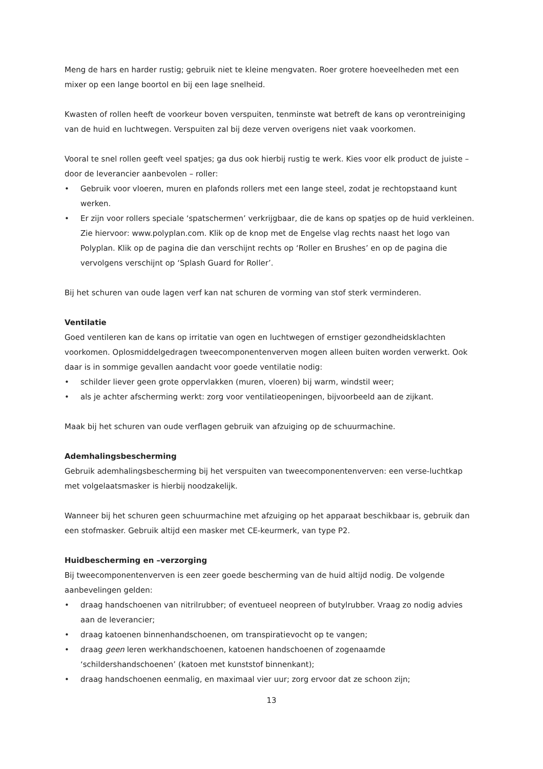Meng de hars en harder rustig; gebruik niet te kleine mengvaten. Roer grotere hoeveelheden met een mixer op een lange boortol en bij een lage snelheid.
Kwasten of rollen heeft de voorkeur boven verspuiten, tenminste wat betreft de kans op verontreiniging van de huid en luchtwegen. Verspuiten zal bij deze verven overigens niet vaak voorkomen.
Vooral te snel rollen geeft veel spatjes; ga dus ook hierbij rustig te werk. Kies voor elk product de juiste – door de leverancier aanbevolen – roller:
• Gebruik voor vloeren, muren en plafonds rollers met een lange steel, zodat je rechtopstaand kunt werken.
• Er zijn voor rollers speciale ‘spatschermen’ verkrijgbaar, die de kans op spatjes op de huid verkleinen. Zie hiervoor: www.polyplan.com. Klik op de knop met de Engelse vlag rechts naast het logo van Polyplan. Klik op de pagina die dan verschijnt rechts op ‘Roller en Brushes’ en op de pagina die vervolgens verschijnt op ‘Splash Guard for Roller’.
Bij het schuren van oude lagen verf kan nat schuren de vorming van stof sterk verminderen.
Ventilatie
Goed ventileren kan de kans op irritatie van ogen en luchtwegen of ernstiger gezondheidsklachten voorkomen. Oplosmiddelgedragen tweecomponentenverven mogen alleen buiten worden verwerkt. Ook daar is in sommige gevallen aandacht voor goede ventilatie nodig:
• schilder liever geen grote oppervlakken (muren, vloeren) bij warm, windstil weer;
• als je achter afscherming werkt: zorg voor ventilatieopeningen, bijvoorbeeld aan de zijkant.
Maak bij het schuren van oude verflagen gebruik van afzuiging op de schuurmachine.
Ademhalingsbescherming
Gebruik ademhalingsbescherming bij het verspuiten van tweecomponentenverven: een verse-luchtkap met volgelaatsmasker is hierbij noodzakelijk.
Wanneer bij het schuren geen schuurmachine met afzuiging op het apparaat beschikbaar is, gebruik dan een stofmasker. Gebruik altijd een masker met CE-keurmerk, van type P2.
Huidbescherming en –verzorging
Bij tweecomponentenverven is een zeer goede bescherming van de huid altijd nodig. De volgende aanbevelingen gelden:
• draag handschoenen van nitrilrubber; of eventueel neopreen of butylrubber. Vraag zo nodig advies aan de leverancier;
• draag katoenen binnenhandschoenen, om transpiratievocht op te vangen;
• draag geen leren werkhandschoenen, katoenen handschoenen of zogenaamde ‘schildershandschoenen’ (katoen met kunststof binnenkant);
• draag handschoenen eenmalig, en maximaal vier uur; zorg ervoor dat ze schoon zijn;
13